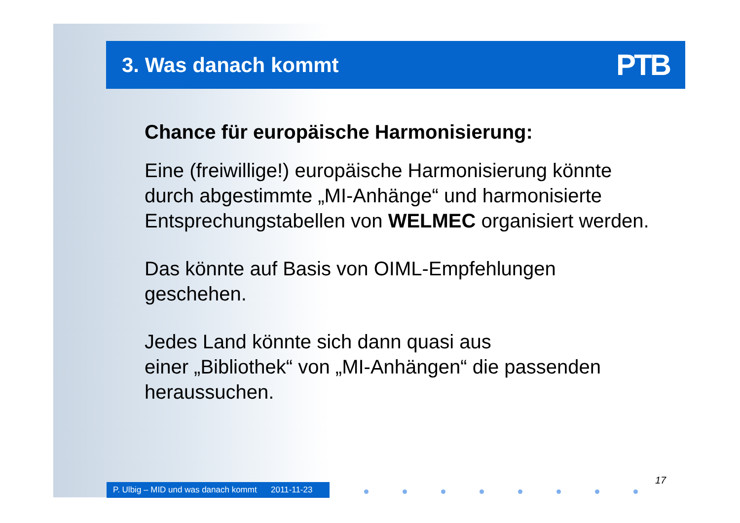3. Was danach kommt
PTB
Chance für europäische Harmonisierung:
Eine (freiwillige!) europäische Harmonisierung könnte durch abgestimmte „MI-Anhänge“ und harmonisierte Entsprechungstabellen von WELMEC organisiert werden.
Das könnte auf Basis von OIML-Empfehlungen geschehen.
Jedes Land könnte sich dann quasi aus
einer „Bibliothek“ von „MI-Anhängen“ die passenden heraussuchen.
P. Ulbig – MID und was danach kommt 2011-11-23
17